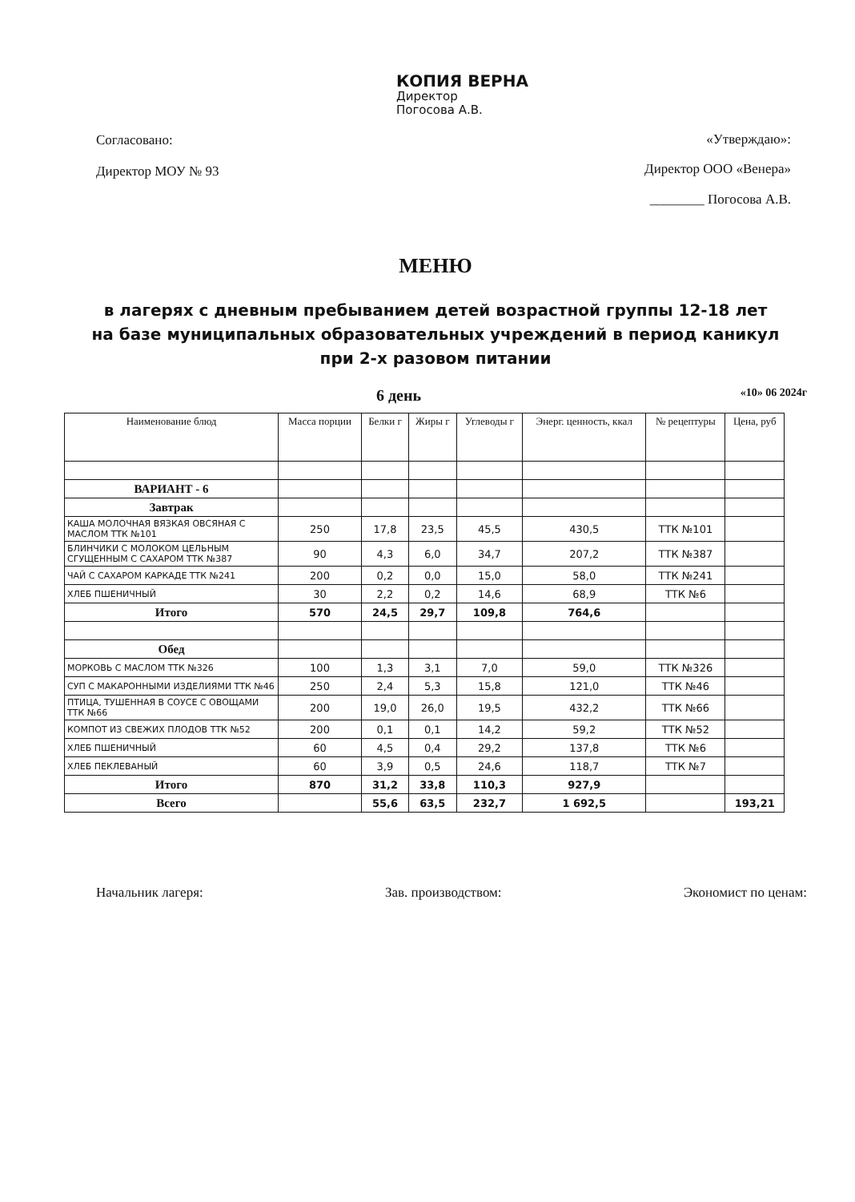КОПИЯ ВЕРНА
Директор
Погосова А.В.
Согласовано:
Директор МОУ № 93
«Утверждаю»:
Директор ООО «Венера»
________ Погосова А.В.
МЕНЮ
в лагерях с дневным пребыванием детей возрастной группы 12-18 лет
на базе муниципальных образовательных учреждений в период каникул
при 2-х разовом питании
6 день «10» 06 2024г
| Наименование блюд | Масса порции | Белки г | Жиры г | Углеводы г | Энерг. ценность, ккал | № рецептуры | Цена, руб |
| --- | --- | --- | --- | --- | --- | --- | --- |
| ВАРИАНТ - 6 | | | | | | | |
| Завтрак | | | | | | | |
| КАША МОЛОЧНАЯ ВЯЗКАЯ ОВСЯНАЯ С МАСЛОМ ТТК №101 | 250 | 17,8 | 23,5 | 45,5 | 430,5 | ТТК №101 | |
| БЛИНЧИКИ С МОЛОКОМ ЦЕЛЬНЫМ СГУЩЕННЫМ С САХАРОМ ТТК №387 | 90 | 4,3 | 6,0 | 34,7 | 207,2 | ТТК №387 | |
| ЧАЙ С САХАРОМ КАРКАДЕ ТТК №241 | 200 | 0,2 | 0,0 | 15,0 | 58,0 | ТТК №241 | |
| ХЛЕБ ПШЕНИЧНЫЙ | 30 | 2,2 | 0,2 | 14,6 | 68,9 | ТТК №6 | |
| Итого | 570 | 24,5 | 29,7 | 109,8 | 764,6 | | |
| Обед | | | | | | | |
| МОРКОВЬ С МАСЛОМ ТТК №326 | 100 | 1,3 | 3,1 | 7,0 | 59,0 | ТТК №326 | |
| СУП С МАКАРОННЫМИ ИЗДЕЛИЯМИ ТТК №46 | 250 | 2,4 | 5,3 | 15,8 | 121,0 | ТТК №46 | |
| ПТИЦА, ТУШЕННАЯ В СОУСЕ С ОВОЩАМИ ТТК №66 | 200 | 19,0 | 26,0 | 19,5 | 432,2 | ТТК №66 | |
| КОМПОТ ИЗ СВЕЖИХ ПЛОДОВ ТТК №52 | 200 | 0,1 | 0,1 | 14,2 | 59,2 | ТТК №52 | |
| ХЛЕБ ПШЕНИЧНЫЙ | 60 | 4,5 | 0,4 | 29,2 | 137,8 | ТТК №6 | |
| ХЛЕБ ПЕКЛЕВАНЫЙ | 60 | 3,9 | 0,5 | 24,6 | 118,7 | ТТК №7 | |
| Итого | 870 | 31,2 | 33,8 | 110,3 | 927,9 | | |
| Всего | | 55,6 | 63,5 | 232,7 | 1 692,5 | | 193,21 |
Начальник лагеря: Зав. производством: Экономист по ценам: